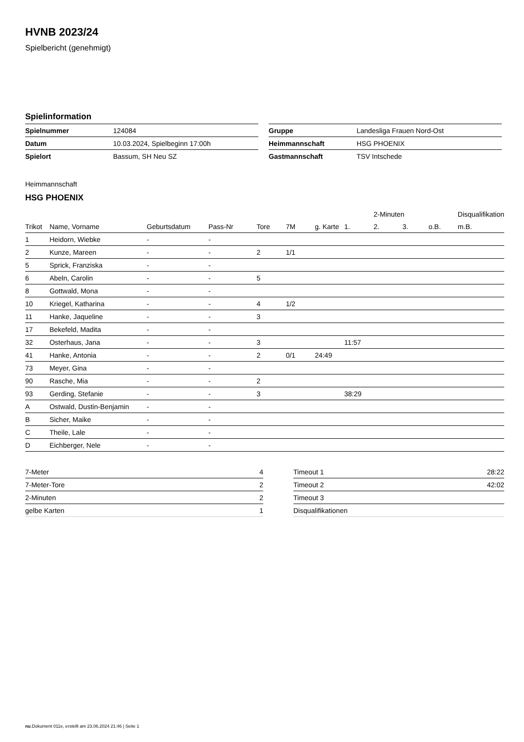HVNB 2023/24
Spielbericht (genehmigt)
Spielinformation
| Spielnummer | 124084 |
| Datum | 10.03.2024, Spielbeginn 17:00h |
| Spielort | Bassum, SH Neu SZ |
| Gruppe | Landesliga Frauen Nord-Ost |
| Heimmannschaft | HSG PHOENIX |
| Gastmannschaft | TSV Intschede |
Heimmannschaft
HSG PHOENIX
| | | | | | | | | 2-Minuten | | | Disqualifikation |
| --- | --- | --- | --- | --- | --- | --- | --- | --- | --- | --- | --- |
| Trikot | Name, Vorname | Geburtsdatum | Pass-Nr | Tore | 7M | g. Karte | 1. | 2. | 3. | o.B. | m.B. |
| 1 | Heidorn, Wiebke | - | - | | | | | | | | |
| 2 | Kunze, Mareen | - | - | 2 | 1/1 | | | | | | |
| 5 | Sprick, Franziska | - | - | | | | | | | | |
| 6 | Abeln, Carolin | - | - | 5 | | | | | | | |
| 8 | Gottwald, Mona | - | - | | | | | | | | |
| 10 | Kriegel, Katharina | - | - | 4 | 1/2 | | | | | | |
| 11 | Hanke, Jaqueline | - | - | 3 | | | | | | | |
| 17 | Bekefeld, Madita | - | - | | | | | | | | |
| 32 | Osterhaus, Jana | - | - | 3 | | | 11:57 | | | | |
| 41 | Hanke, Antonia | - | - | 2 | 0/1 | 24:49 | | | | | |
| 73 | Meyer, Gina | - | - | | | | | | | | |
| 90 | Rasche, Mia | - | - | 2 | | | | | | | |
| 93 | Gerding, Stefanie | - | - | 3 | | | 38:29 | | | | |
| A | Ostwald, Dustin-Benjamin | - | - | | | | | | | | |
| B | Sicher, Maike | - | - | | | | | | | | |
| C | Theile, Lale | - | - | | | | | | | | |
| D | Eichberger, Nele | - | - | | | | | | | | |
| 7-Meter | 4 |
| 7-Meter-Tore | 2 |
| 2-Minuten | 2 |
| gelbe Karten | 1 |
| Timeout 1 | 28:22 |
| Timeout 2 | 42:02 |
| Timeout 3 | |
| Disqualifikationen | |
nu.Dokument 011e, erstellt am 23.06.2024 21:46 | Seite 1